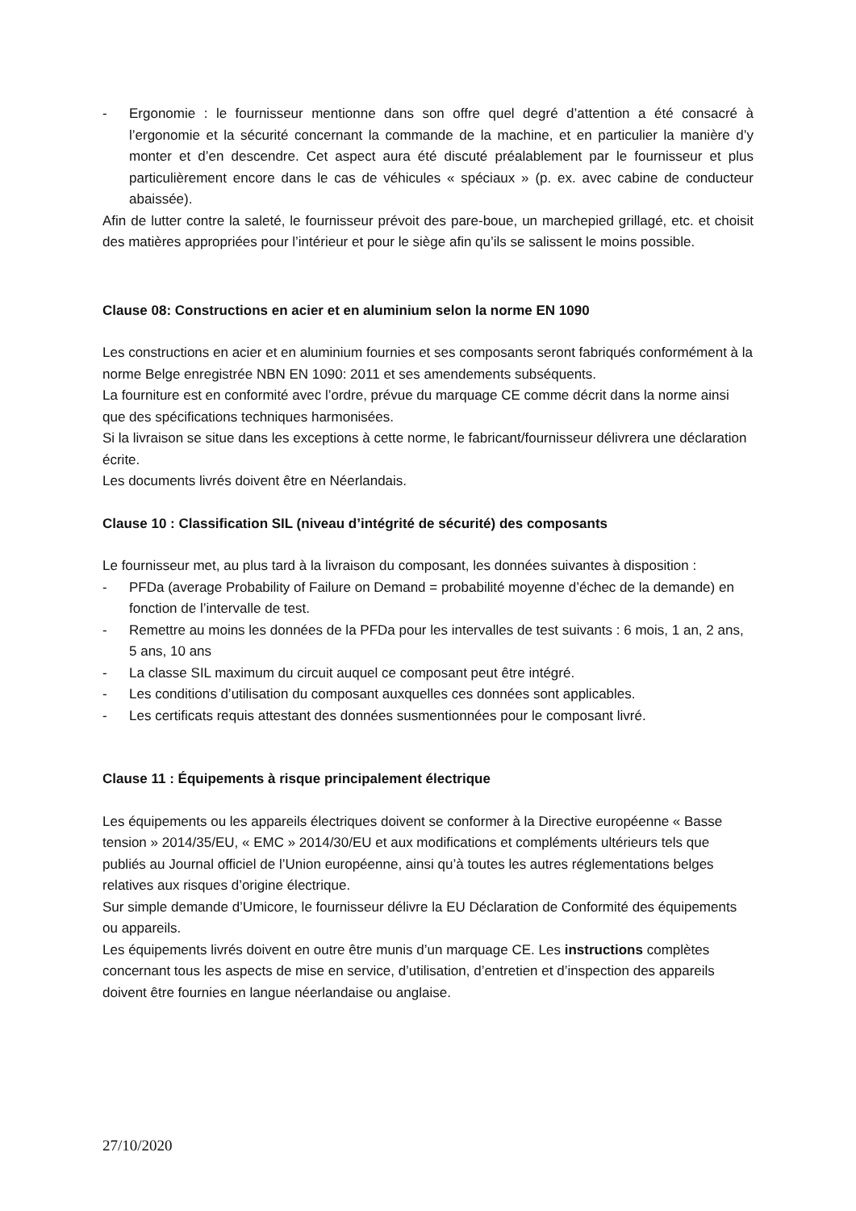- Ergonomie : le fournisseur mentionne dans son offre quel degré d’attention a été consacré à l’ergonomie et la sécurité concernant la commande de la machine, et en particulier la manière d’y monter et d’en descendre. Cet aspect aura été discuté préalablement par le fournisseur et plus particulièrement encore dans le cas de véhicules « spéciaux » (p. ex. avec cabine de conducteur abaissée).
Afin de lutter contre la saleté, le fournisseur prévoit des pare-boue, un marchepied grillagé, etc. et choisit des matières appropriées pour l’intérieur et pour le siège afin qu’ils se salissent le moins possible.
Clause 08: Constructions en acier et en aluminium selon la norme EN 1090
Les constructions en acier et en aluminium fournies et ses composants seront fabriqués conformément à la norme Belge enregistrée NBN EN 1090: 2011 et ses amendements subséquents.
La fourniture est en conformité avec l’ordre, prévue du marquage CE comme décrit dans la norme ainsi que des spécifications techniques harmonisées.
Si la livraison se situe dans les exceptions à cette norme, le fabricant/fournisseur délivrera une déclaration écrite.
Les documents livrés doivent être en Néerlandais.
Clause 10 : Classification SIL (niveau d’intégrité de sécurité) des composants
Le fournisseur met, au plus tard à la livraison du composant, les données suivantes à disposition :
- PFDa (average Probability of Failure on Demand = probabilité moyenne d’échec de la demande) en fonction de l’intervalle de test.
- Remettre au moins les données de la PFDa pour les intervalles de test suivants : 6 mois, 1 an, 2 ans, 5 ans, 10 ans
- La classe SIL maximum du circuit auquel ce composant peut être intégré.
- Les conditions d’utilisation du composant auxquelles ces données sont applicables.
- Les certificats requis attestant des données susmentionnées pour le composant livré.
Clause 11 : Équipements à risque principalement électrique
Les équipements ou les appareils électriques doivent se conformer à la Directive européenne « Basse tension » 2014/35/EU, « EMC » 2014/30/EU et aux modifications et compléments ultérieurs tels que publiés au Journal officiel de l’Union européenne, ainsi qu’à toutes les autres réglementations belges relatives aux risques d’origine électrique.
Sur simple demande d’Umicore, le fournisseur délivre la EU Déclaration de Conformité des équipements ou appareils.
Les équipements livrés doivent en outre être munis d’un marquage CE. Les instructions complètes concernant tous les aspects de mise en service, d’utilisation, d’entretien et d’inspection des appareils doivent être fournies en langue néerlandaise ou anglaise.
27/10/2020